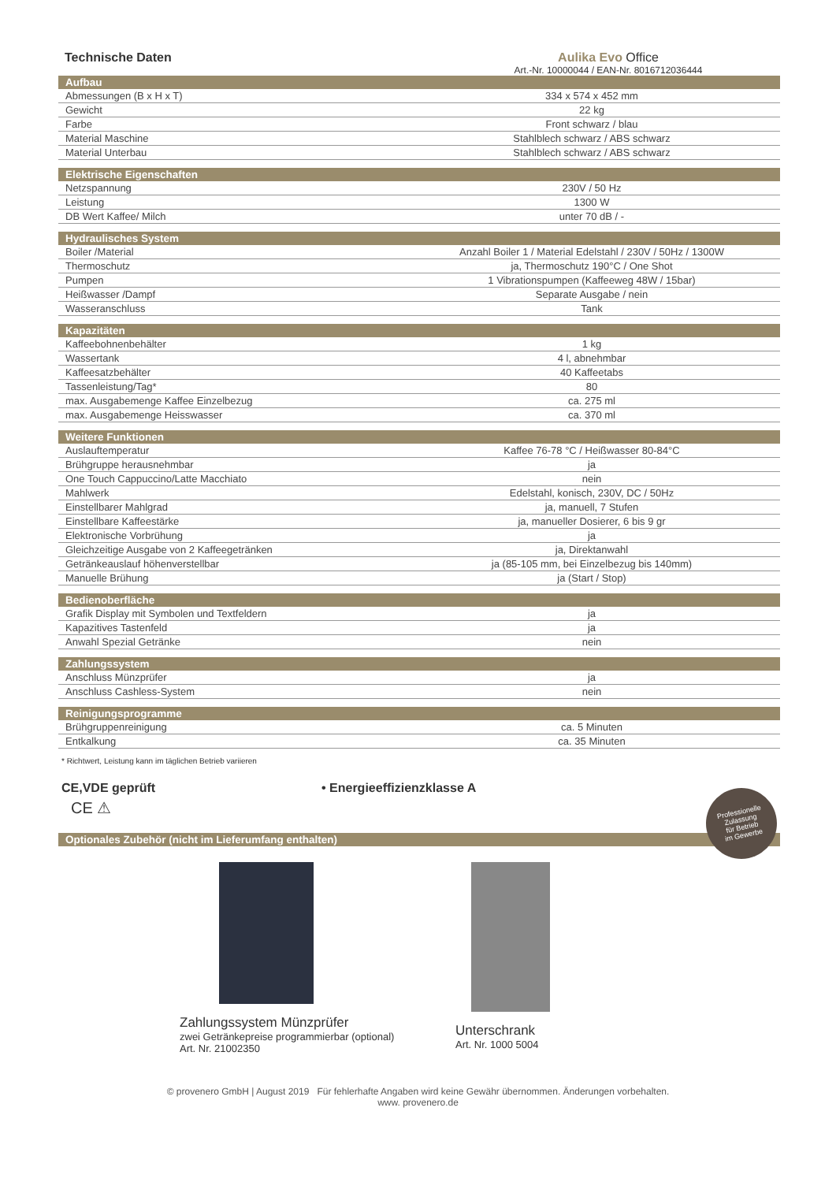Technische Daten Aulika Evo Office
Art.-Nr. 10000044 / EAN-Nr. 8016712036444
| Aufbau | |
| --- | --- |
| Abmessungen (B x H x T) | 334 x 574 x 452 mm |
| Gewicht | 22 kg |
| Farbe | Front schwarz / blau |
| Material Maschine | Stahlblech schwarz / ABS schwarz |
| Material Unterbau | Stahlblech schwarz / ABS schwarz |
| Elektrische Eigenschaften | |
| Netzspannung | 230V / 50 Hz |
| Leistung | 1300 W |
| DB Wert Kaffee/ Milch | unter 70 dB / - |
| Hydraulisches System | |
| Boiler /Material | Anzahl Boiler 1 / Material Edelstahl / 230V / 50Hz / 1300W |
| Thermoschutz | ja, Thermoschutz 190°C / One Shot |
| Pumpen | 1 Vibrationspumpen (Kaffeeweg 48W / 15bar) |
| Heißwasser /Dampf | Separate Ausgabe / nein |
| Wasseranschluss | Tank |
| Kapazitäten | |
| Kaffeebohnenbehälter | 1 kg |
| Wassertank | 4 l, abnehmbar |
| Kaffeesatzbehälter | 40 Kaffeetabs |
| Tassenleistung/Tag* | 80 |
| max. Ausgabemenge Kaffee Einzelbezug | ca. 275 ml |
| max. Ausgabemenge Heisswasser | ca. 370 ml |
| Weitere Funktionen | |
| Auslauftemperatur | Kaffee 76-78 °C / Heißwasser 80-84°C |
| Brühgruppe herausnehmbar | ja |
| One Touch Cappuccino/Latte Macchiato | nein |
| Mahlwerk | Edelstahl, konisch, 230V, DC / 50Hz |
| Einstellbarer Mahlgrad | ja, manuell, 7 Stufen |
| Einstellbare Kaffeestärke | ja, manueller Dosierer, 6 bis 9 gr |
| Elektronische Vorbrühung | ja |
| Gleichzeitige Ausgabe von 2 Kaffeegetränken | ja, Direktanwahl |
| Getränkeauslauf höhenverstellbar | ja (85-105 mm, bei Einzelbezug bis 140mm) |
| Manuelle Brühung | ja (Start / Stop) |
| Bedienoberfläche | |
| Grafik Display mit Symbolen und Textfeldern | ja |
| Kapazitives Tastenfeld | ja |
| Anwahl Spezial Getränke | nein |
| Zahlungssystem | |
| Anschluss Münzprüfer | ja |
| Anschluss Cashless-System | nein |
| Reinigungsprogramme | |
| Brühgruppenreinigung | ca. 5 Minuten |
| Entkalkung | ca. 35 Minuten |
* Richtwert, Leistung kann im täglichen Betrieb variieren
CE,VDE geprüft
CE ⚠
• Energieeffizienzklasse A
Professionelle
Zulassung
für Betrieb
im Gewerbe
Optionales Zubehör (nicht im Lieferumfang enthalten)
Zahlungssystem Münzprüfer
zwei Getränkepreise programmierbar (optional)
Art. Nr. 21002350
Unterschrank
Art. Nr. 1000 5004
© provenero GmbH | August 2019 Für fehlerhafte Angaben wird keine Gewähr übernommen. Änderungen vorbehalten.
www. provenero.de